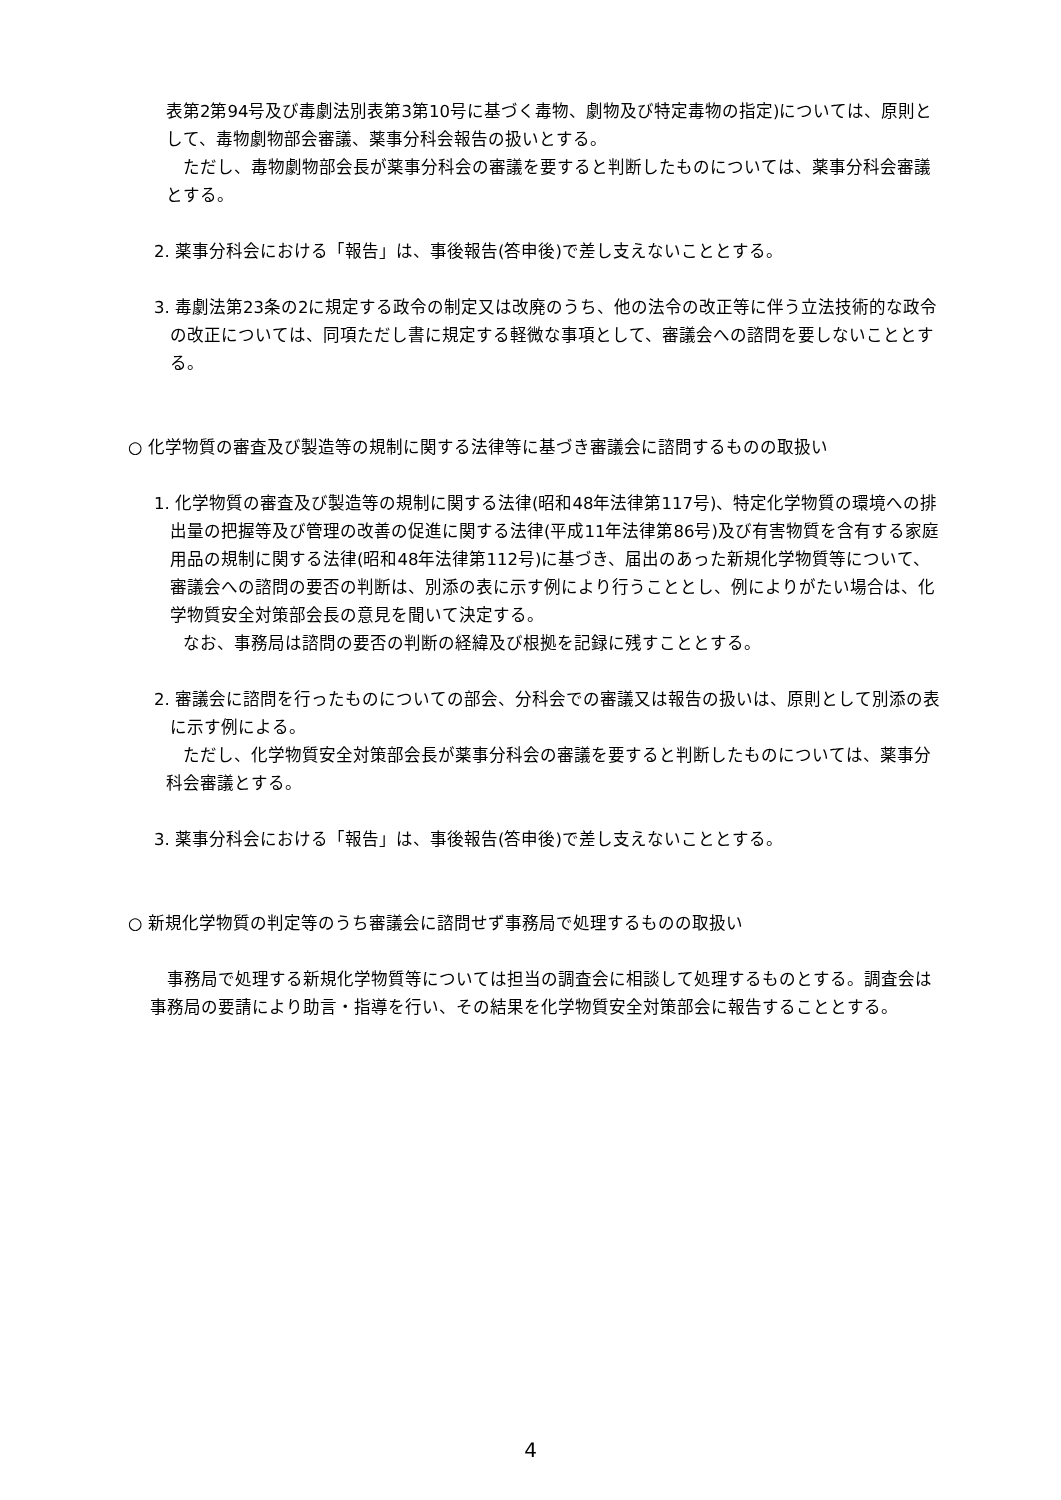表第2第94号及び毒劇法別表第3第10号に基づく毒物、劇物及び特定毒物の指定)については、原則として、毒物劇物部会審議、薬事分科会報告の扱いとする。
　ただし、毒物劇物部会長が薬事分科会の審議を要すると判断したものについては、薬事分科会審議とする。
2. 薬事分科会における「報告」は、事後報告(答申後)で差し支えないこととする。
3. 毒劇法第23条の2に規定する政令の制定又は改廃のうち、他の法令の改正等に伴う立法技術的な政令の改正については、同項ただし書に規定する軽微な事項として、審議会への諮問を要しないこととする。
○ 化学物質の審査及び製造等の規制に関する法律等に基づき審議会に諮問するものの取扱い
1. 化学物質の審査及び製造等の規制に関する法律(昭和48年法律第117号)、特定化学物質の環境への排出量の把握等及び管理の改善の促進に関する法律(平成11年法律第86号)及び有害物質を含有する家庭用品の規制に関する法律(昭和48年法律第112号)に基づき、届出のあった新規化学物質等について、審議会への諮問の要否の判断は、別添の表に示す例により行うこととし、例によりがたい場合は、化学物質安全対策部会長の意見を聞いて決定する。
　なお、事務局は諮問の要否の判断の経緯及び根拠を記録に残すこととする。
2. 審議会に諮問を行ったものについての部会、分科会での審議又は報告の扱いは、原則として別添の表に示す例による。
　ただし、化学物質安全対策部会長が薬事分科会の審議を要すると判断したものについては、薬事分科会審議とする。
3. 薬事分科会における「報告」は、事後報告(答申後)で差し支えないこととする。
○ 新規化学物質の判定等のうち審議会に諮問せず事務局で処理するものの取扱い
　事務局で処理する新規化学物質等については担当の調査会に相談して処理するものとする。調査会は事務局の要請により助言・指導を行い、その結果を化学物質安全対策部会に報告することとする。
4